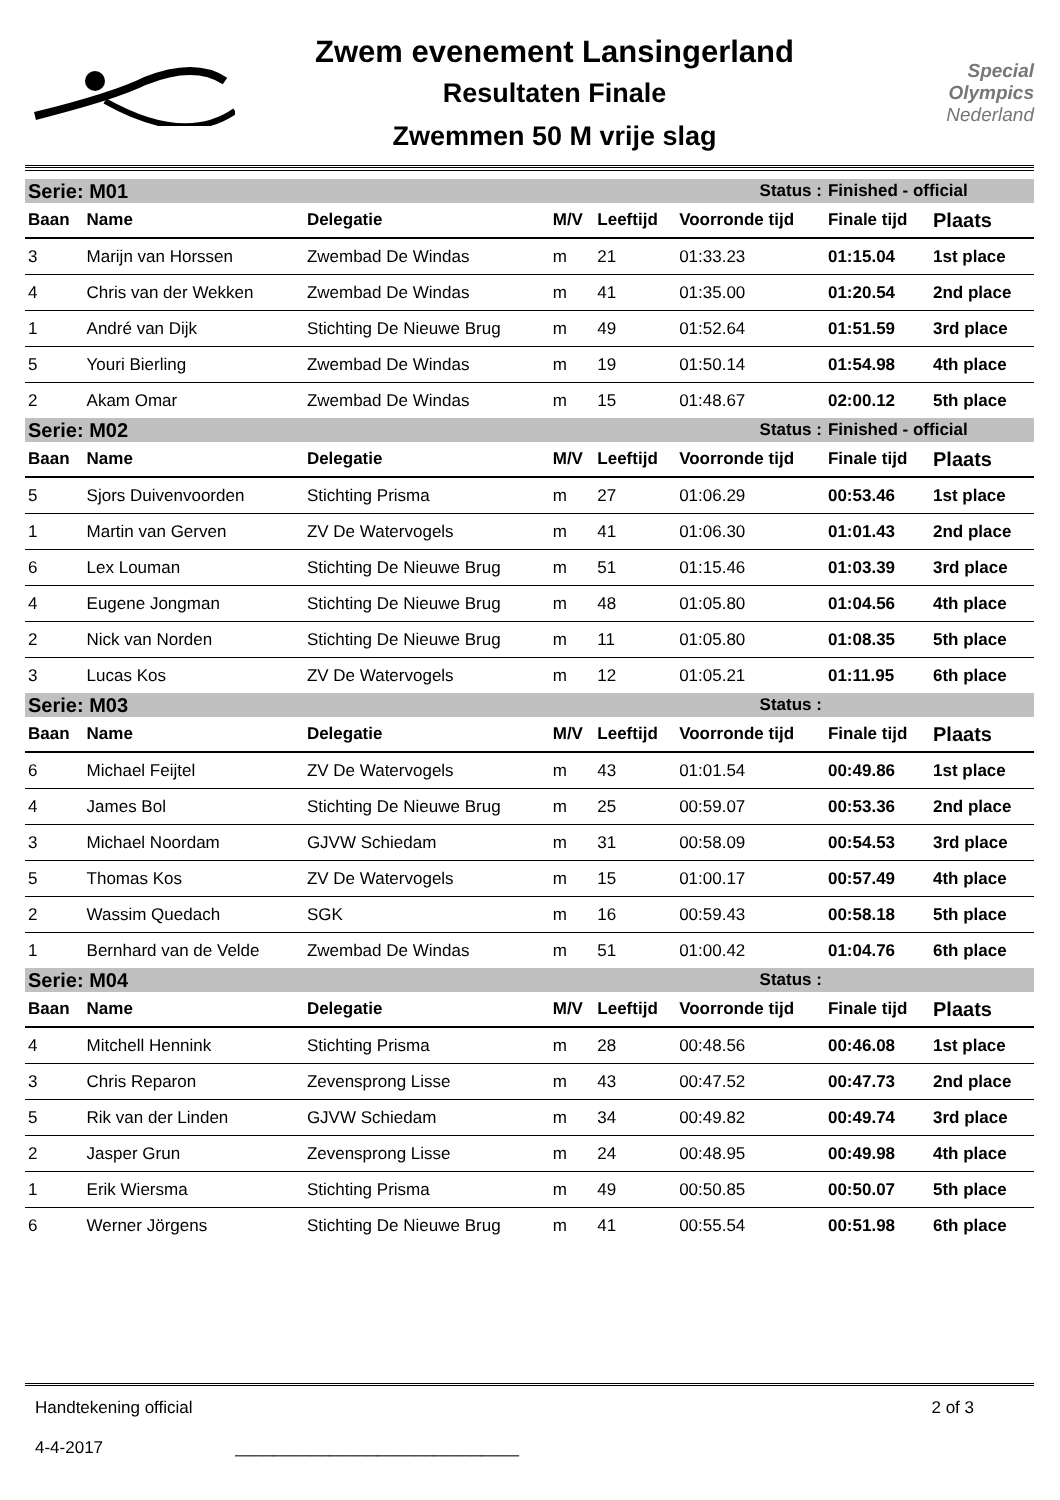Zwem evenement Lansingerland
Resultaten Finale
Zwemmen 50 M vrije slag
Special
Olympics
Nederland
| Serie: M01 | | | | | Status : | Finished - official | |
| Baan | Name | Delegatie | M/V | Leeftijd | Voorronde tijd | Finale tijd | Plaats |
| 3 | Marijn van Horssen | Zwembad De Windas | m | 21 | 01:33.23 | 01:15.04 | 1st place |
| 4 | Chris van der Wekken | Zwembad De Windas | m | 41 | 01:35.00 | 01:20.54 | 2nd place |
| 1 | André van Dijk | Stichting De Nieuwe Brug | m | 49 | 01:52.64 | 01:51.59 | 3rd place |
| 5 | Youri Bierling | Zwembad De Windas | m | 19 | 01:50.14 | 01:54.98 | 4th place |
| 2 | Akam Omar | Zwembad De Windas | m | 15 | 01:48.67 | 02:00.12 | 5th place |
| Serie: M02 | | | | | Status : | Finished - official | |
| Baan | Name | Delegatie | M/V | Leeftijd | Voorronde tijd | Finale tijd | Plaats |
| 5 | Sjors Duivenvoorden | Stichting Prisma | m | 27 | 01:06.29 | 00:53.46 | 1st place |
| 1 | Martin van Gerven | ZV De Watervogels | m | 41 | 01:06.30 | 01:01.43 | 2nd place |
| 6 | Lex Louman | Stichting De Nieuwe Brug | m | 51 | 01:15.46 | 01:03.39 | 3rd place |
| 4 | Eugene Jongman | Stichting De Nieuwe Brug | m | 48 | 01:05.80 | 01:04.56 | 4th place |
| 2 | Nick van Norden | Stichting De Nieuwe Brug | m | 11 | 01:05.80 | 01:08.35 | 5th place |
| 3 | Lucas Kos | ZV De Watervogels | m | 12 | 01:05.21 | 01:11.95 | 6th place |
| Serie: M03 | | | | | Status : | | |
| Baan | Name | Delegatie | M/V | Leeftijd | Voorronde tijd | Finale tijd | Plaats |
| 6 | Michael Feijtel | ZV De Watervogels | m | 43 | 01:01.54 | 00:49.86 | 1st place |
| 4 | James Bol | Stichting De Nieuwe Brug | m | 25 | 00:59.07 | 00:53.36 | 2nd place |
| 3 | Michael Noordam | GJVW Schiedam | m | 31 | 00:58.09 | 00:54.53 | 3rd place |
| 5 | Thomas Kos | ZV De Watervogels | m | 15 | 01:00.17 | 00:57.49 | 4th place |
| 2 | Wassim Quedach | SGK | m | 16 | 00:59.43 | 00:58.18 | 5th place |
| 1 | Bernhard van de Velde | Zwembad De Windas | m | 51 | 01:00.42 | 01:04.76 | 6th place |
| Serie: M04 | | | | | Status : | | |
| Baan | Name | Delegatie | M/V | Leeftijd | Voorronde tijd | Finale tijd | Plaats |
| 4 | Mitchell Hennink | Stichting Prisma | m | 28 | 00:48.56 | 00:46.08 | 1st place |
| 3 | Chris Reparon | Zevensprong Lisse | m | 43 | 00:47.52 | 00:47.73 | 2nd place |
| 5 | Rik van der Linden | GJVW Schiedam | m | 34 | 00:49.82 | 00:49.74 | 3rd place |
| 2 | Jasper Grun | Zevensprong Lisse | m | 24 | 00:48.95 | 00:49.98 | 4th place |
| 1 | Erik Wiersma | Stichting Prisma | m | 49 | 00:50.85 | 00:50.07 | 5th place |
| 6 | Werner Jörgens | Stichting De Nieuwe Brug | m | 41 | 00:55.54 | 00:51.98 | 6th place |
Handtekening official
4-4-2017 ______________________________
2 of 3